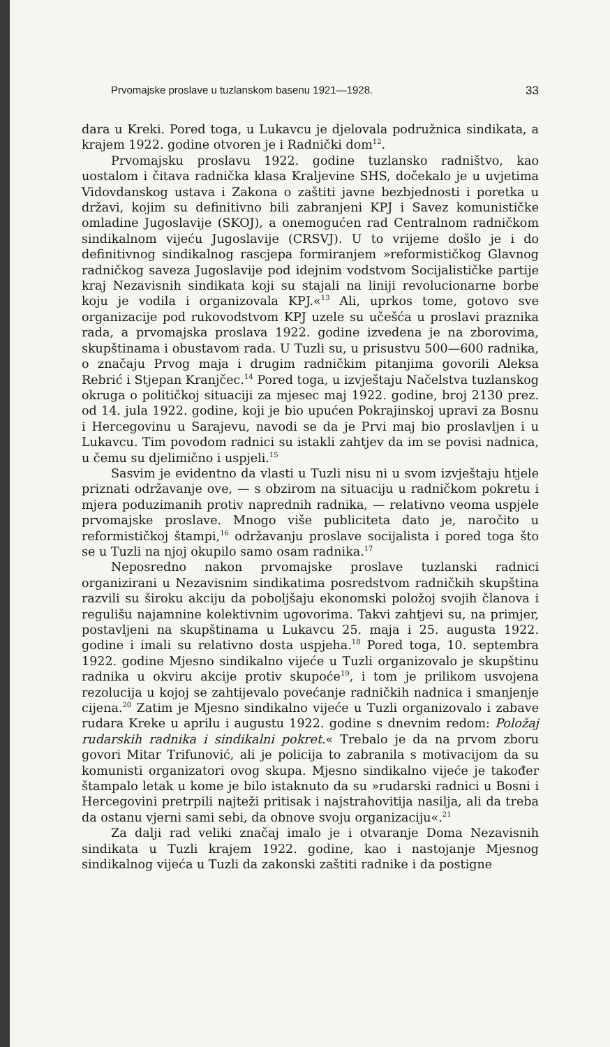Prvomajske proslave u tuzlanskom basenu 1921—1928. 33
dara u Kreki. Pored toga, u Lukavcu je djelovala podružnica sindikata, a krajem 1922. godine otvoren je i Radnički dom<sup>12</sup>.
Prvomajsku proslavu 1922. godine tuzlansko radništvo, kao uostalom i čitava radnička klasa Kraljevine SHS, dočekalo je u uvjetima Vidovdanskog ustava i Zakona o zaštiti javne bezbjednosti i poretka u državi, kojim su definitivno bili zabranjeni KPJ i Savez komunističke omladine Jugoslavije (SKOJ), a onemogućen rad Centralnom radničkom sindikalnom vijeću Jugoslavije (CRSVJ). U to vrijeme došlo je i do definitivnog sindikalnog rascjepa formiranjem »reformističkog Glavnog radničkog saveza Jugoslavije pod idejnim vodstvom Socijalističke partije kraj Nezavisnih sindikata koji su stajali na liniji revolucionarne borbe koju je vodila i organizovala KPJ.«<sup>13</sup> Ali, uprkos tome, gotovo sve organizacije pod rukovodstvom KPJ uzele su učešća u proslavi praznika rada, a prvomajska proslava 1922. godine izvedena je na zborovima, skupštinama i obustavom rada. U Tuzli su, u prisustvu 500—600 radnika, o značaju Prvog maja i drugim radničkim pitanjima govorili Aleksa Rebrić i Stjepan Kranjčec.<sup>14</sup> Pored toga, u izvještaju Načelstva tuzlanskog okruga o političkoj situaciji za mjesec maj 1922. godine, broj 2130 prez. od 14. jula 1922. godine, koji je bio upućen Pokrajinskoj upravi za Bosnu i Hercegovinu u Sarajevu, navodi se da je Prvi maj bio proslavljen i u Lukavcu. Tim povodom radnici su istakli zahtjev da im se povisi nadnica, u čemu su djelimično i uspjeli.<sup>15</sup>
Sasvim je evidentno da vlasti u Tuzli nisu ni u svom izvještaju htjele priznati održavanje ove, — s obzirom na situaciju u radničkom pokretu i mjera poduzimanih protiv naprednih radnika, — relativno veoma uspjele prvomajske proslave. Mnogo više publiciteta dato je, naročito u reformističkoj štampi,<sup>16</sup> održavanju proslave socijalista i pored toga što se u Tuzli na njoj okupilo samo osam radnika.<sup>17</sup>
Neposredno nakon prvomajske proslave tuzlanski radnici organizirani u Nezavisnim sindikatima posredstvom radničkih skupština razvili su široku akciju da poboljšaju ekonomski položoj svojih članova i regulišu najamnine kolektivnim ugovorima. Takvi zahtjevi su, na primjer, postavljeni na skupštinama u Lukavcu 25. maja i 25. augusta 1922. godine i imali su relativno dosta uspjeha.<sup>18</sup> Pored toga, 10. septembra 1922. godine Mjesno sindikalno vijeće u Tuzli organizovalo je skupštinu radnika u okviru akcije protiv skupoće<sup>19</sup>, i tom je prilikom usvojena rezolucija u kojoj se zahtijevalo povećanje radničkih nadnica i smanjenje cijena.<sup>20</sup> Zatim je Mjesno sindikalno vijeće u Tuzli organizovalo i zabave rudara Kreke u aprilu i augustu 1922. godine s dnevnim redom: Položaj rudarskih radnika i sindikalni pokret.« Trebalo je da na prvom zboru govori Mitar Trifunović, ali je policija to zabranila s motivacijom da su komunisti organizatori ovog skupa. Mjesno sindikalno vijeće je također štampalo letak u kome je bilo istaknuto da su »rudarski radnici u Bosni i Hercegovini pretrpili najteži pritisak i najstrahovitija nasilja, ali da treba da ostanu vjerni sami sebi, da obnove svoju organizaciju«.<sup>21</sup>
Za dalji rad veliki značaj imalo je i otvaranje Doma Nezavisnih sindikata u Tuzli krajem 1922. godine, kao i nastojanje Mjesnog sindikalnog vijeća u Tuzli da zakonski zaštiti radnike i da postigne